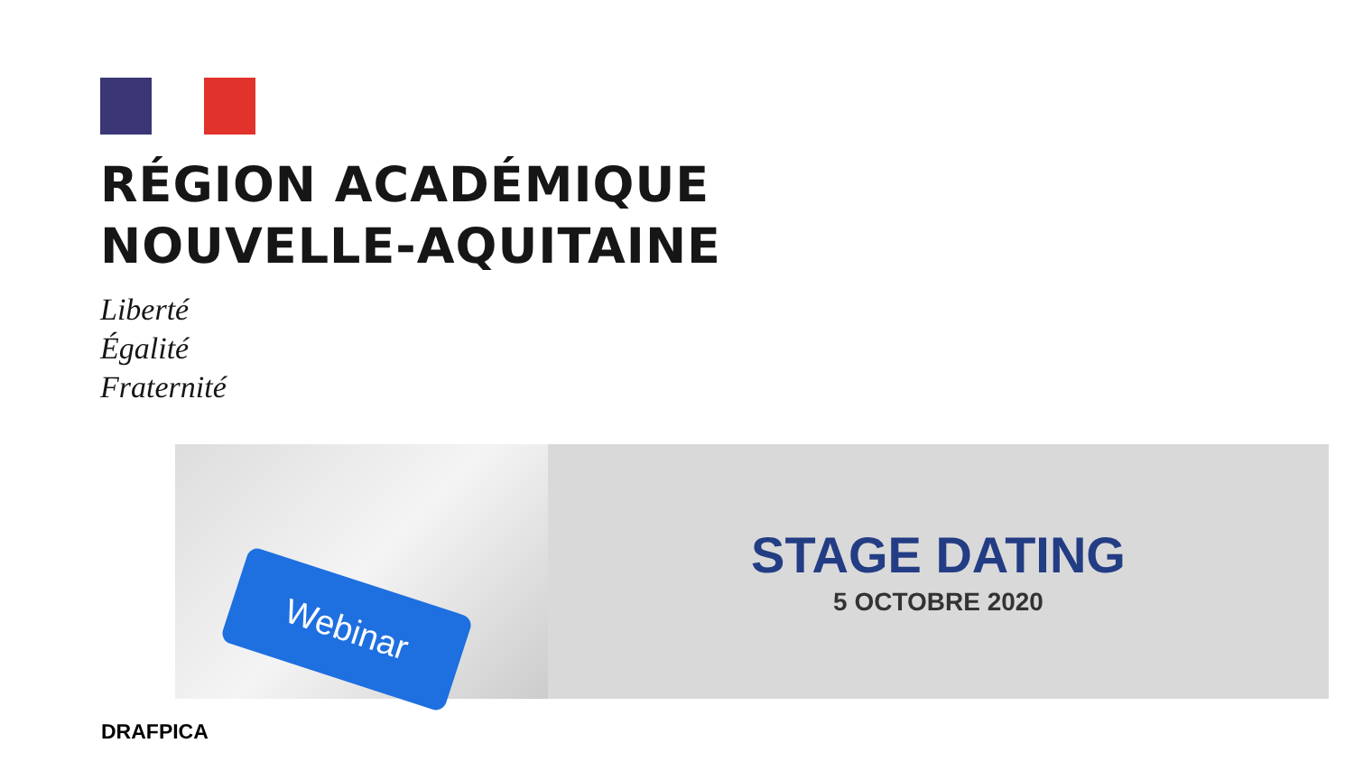RÉGION ACADÉMIQUE
NOUVELLE-AQUITAINE
Liberté
Égalité
Fraternité
Webinar
STAGE DATING
5 OCTOBRE 2020
DRAFPICA